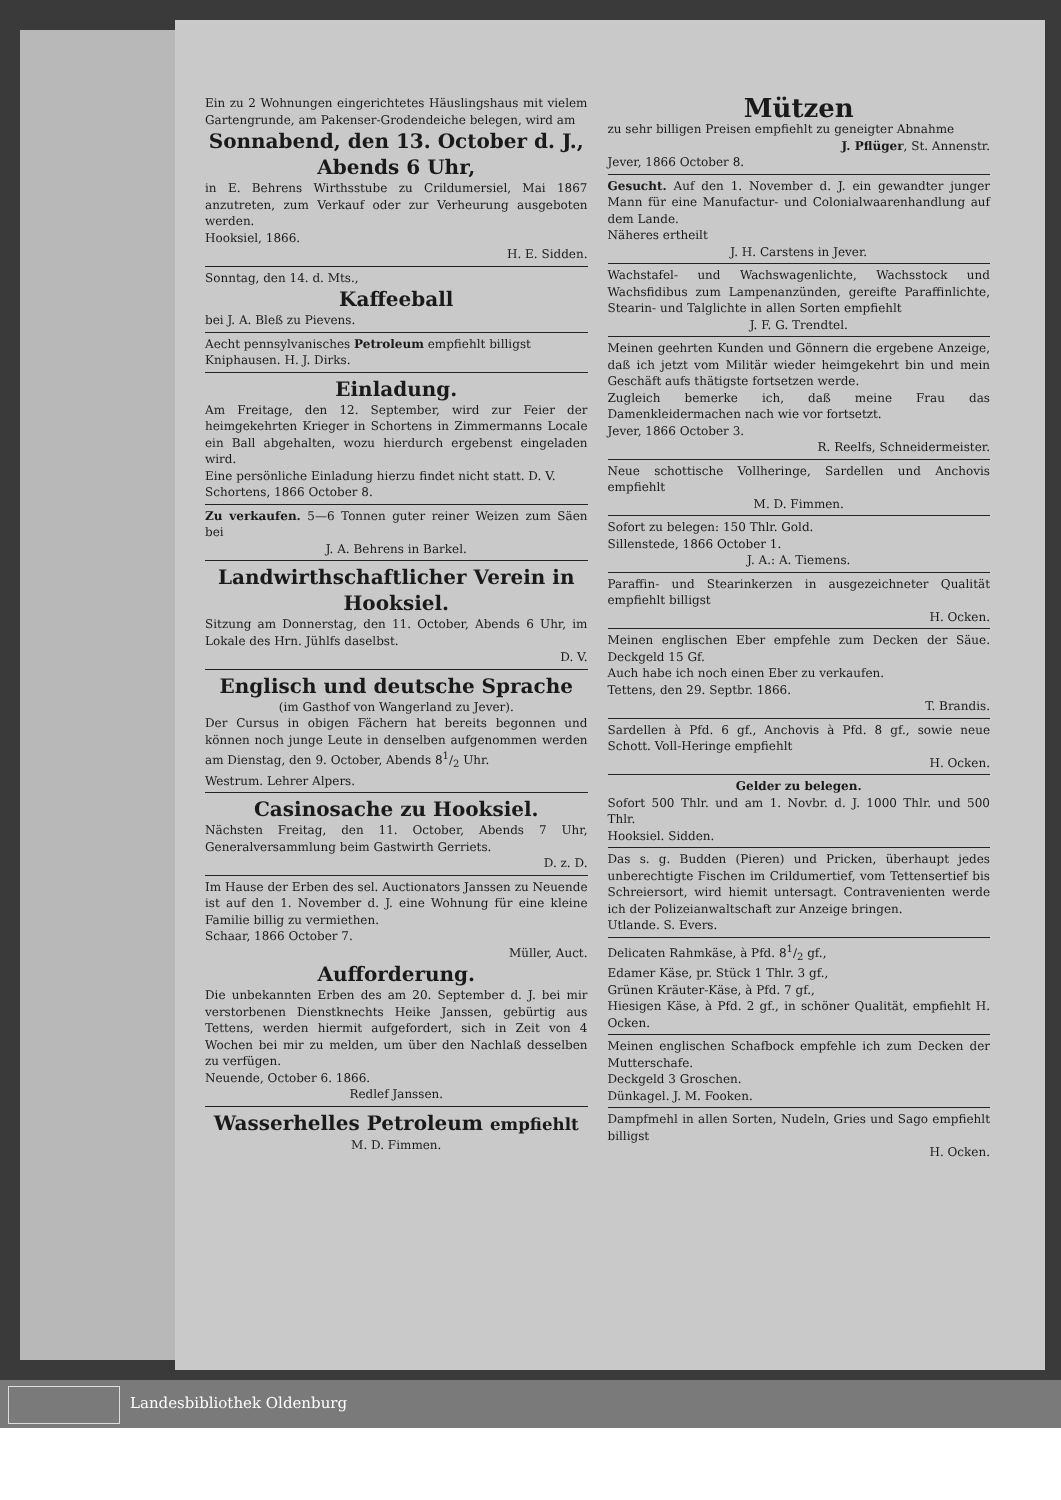Ein zu 2 Wohnungen eingerichtetes Häuslingshaus mit vielem Gartengrunde, am Pakenser-Grodendeiche belegen, wird am
Sonnabend, den 13. October d. J., Abends 6 Uhr,
in E. Behrens Wirthsstube zu Crildumersiel, Mai 1867 anzutreten, zum Verkauf oder zur Verheurung ausgeboten werden.
Hooksiel, 1866.
H. E. Sidden.
Sonntag, den 14. d. Mts.,
Kaffeeball
bei J. A. Bleß zu Pievens.
Aecht pennsylvanisches Petroleum empfiehlt billigst
Kniphausen. H. J. Dirks.
Einladung.
Am Freitage, den 12. September, wird zur Feier der heimgekehrten Krieger in Schortens in Zimmermanns Locale ein Ball abgehalten, wozu hierdurch ergebenst eingeladen wird.
Eine persönliche Einladung hierzu findet nicht statt. D. V.
Schortens, 1866 October 8.
Zu verkaufen. 5—6 Tonnen guter reiner Weizen zum Säen bei
J. A. Behrens in Barkel.
Landwirthschaftlicher Verein in Hooksiel.
Sitzung am Donnerstag, den 11. October, Abends 6 Uhr, im Lokale des Hrn. Jühlfs daselbst.
D. V.
Englisch und deutsche Sprache
(im Gasthof von Wangerland zu Jever).
Der Cursus in obigen Fächern hat bereits begonnen und können noch junge Leute in denselben aufgenommen werden am Dienstag, den 9. October, Abends 81/2 Uhr.
Westrum. Lehrer Alpers.
Casinosache zu Hooksiel.
Nächsten Freitag, den 11. October, Abends 7 Uhr, Generalversammlung beim Gastwirth Gerriets.
D. z. D.
Im Hause der Erben des sel. Auctionators Janssen zu Neuende ist auf den 1. November d. J. eine Wohnung für eine kleine Familie billig zu vermiethen.
Schaar, 1866 October 7.
Müller, Auct.
Aufforderung.
Die unbekannten Erben des am 20. September d. J. bei mir verstorbenen Dienstknechts Heike Janssen, gebürtig aus Tettens, werden hiermit aufgefordert, sich in Zeit von 4 Wochen bei mir zu melden, um über den Nachlaß desselben zu verfügen.
Neuende, October 6. 1866.
Redlef Janssen.
Wasserhelles Petroleum empfiehlt
M. D. Fimmen.
Mützen
zu sehr billigen Preisen empfiehlt zu geneigter Abnahme
J. Pflüger, St. Annenstr.
Jever, 1866 October 8.
Gesucht. Auf den 1. November d. J. ein gewandter junger Mann für eine Manufactur- und Colonialwaarenhandlung auf dem Lande.
Näheres ertheilt
J. H. Carstens in Jever.
Wachstafel- und Wachswagenlichte, Wachsstock und Wachsfidibus zum Lampenanzünden, gereifte Paraffinlichte, Stearin- und Talglichte in allen Sorten empfiehlt
J. F. G. Trendtel.
Meinen geehrten Kunden und Gönnern die ergebene Anzeige, daß ich jetzt vom Militär wieder heimgekehrt bin und mein Geschäft aufs thätigste fortsetzen werde.
Zugleich bemerke ich, daß meine Frau das Damenkleidermachen nach wie vor fortsetzt.
Jever, 1866 October 3.
R. Reelfs, Schneidermeister.
Neue schottische Vollheringe, Sardellen und Anchovis empfiehlt
M. D. Fimmen.
Sofort zu belegen: 150 Thlr. Gold.
Sillenstede, 1866 October 1.
J. A.: A. Tiemens.
Paraffin- und Stearinkerzen in ausgezeichneter Qualität empfiehlt billigst
H. Ocken.
Meinen englischen Eber empfehle zum Decken der Säue. Deckgeld 15 Gf.
Auch habe ich noch einen Eber zu verkaufen.
Tettens, den 29. Septbr. 1866.
T. Brandis.
Sardellen à Pfd. 6 gf., Anchovis à Pfd. 8 gf., sowie neue Schott. Voll-Heringe empfiehlt
H. Ocken.
Gelder zu belegen.
Sofort 500 Thlr. und am 1. Novbr. d. J. 1000 Thlr. und 500 Thlr.
Hooksiel. Sidden.
Das s. g. Budden (Pieren) und Pricken, überhaupt jedes unberechtigte Fischen im Crildumertief, vom Tettensertief bis Schreiersort, wird hiemit untersagt. Contravenienten werde ich der Polizeianwaltschaft zur Anzeige bringen.
Utlande. S. Evers.
Delicaten Rahmkäse, à Pfd. 81/2 gf.,
Edamer Käse, pr. Stück 1 Thlr. 3 gf.,
Grünen Kräuter-Käse, à Pfd. 7 gf.,
Hiesigen Käse, à Pfd. 2 gf., in schöner Qualität, empfiehlt H. Ocken.
Meinen englischen Schafbock empfehle ich zum Decken der Mutterschafe.
Deckgeld 3 Groschen.
Dünkagel. J. M. Fooken.
Dampfmehl in allen Sorten, Nudeln, Gries und Sago empfiehlt billigst
H. Ocken.
Landesbibliothek Oldenburg